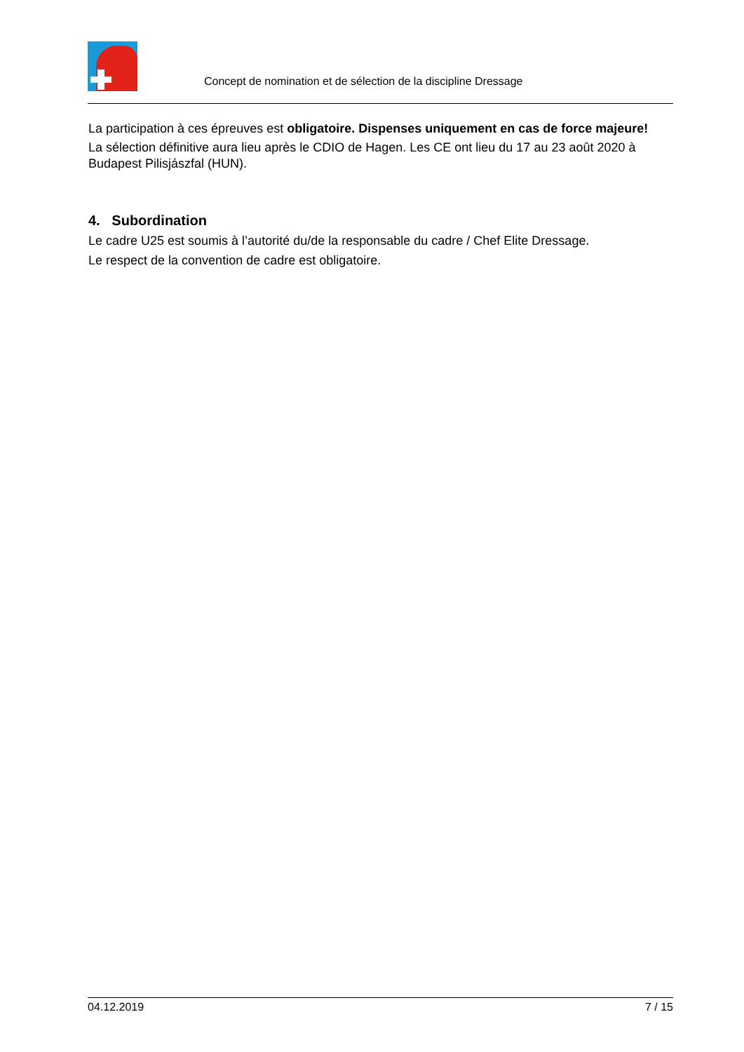Concept de nomination et de sélection de la discipline Dressage
La participation à ces épreuves est obligatoire. Dispenses uniquement en cas de force majeure!
La sélection définitive aura lieu après le CDIO de Hagen. Les CE ont lieu du 17 au 23 août 2020 à Budapest Pilisjászfal (HUN).
4. Subordination
Le cadre U25 est soumis à l’autorité du/de la responsable du cadre / Chef Elite Dressage.
Le respect de la convention de cadre est obligatoire.
04.12.2019 7 / 15